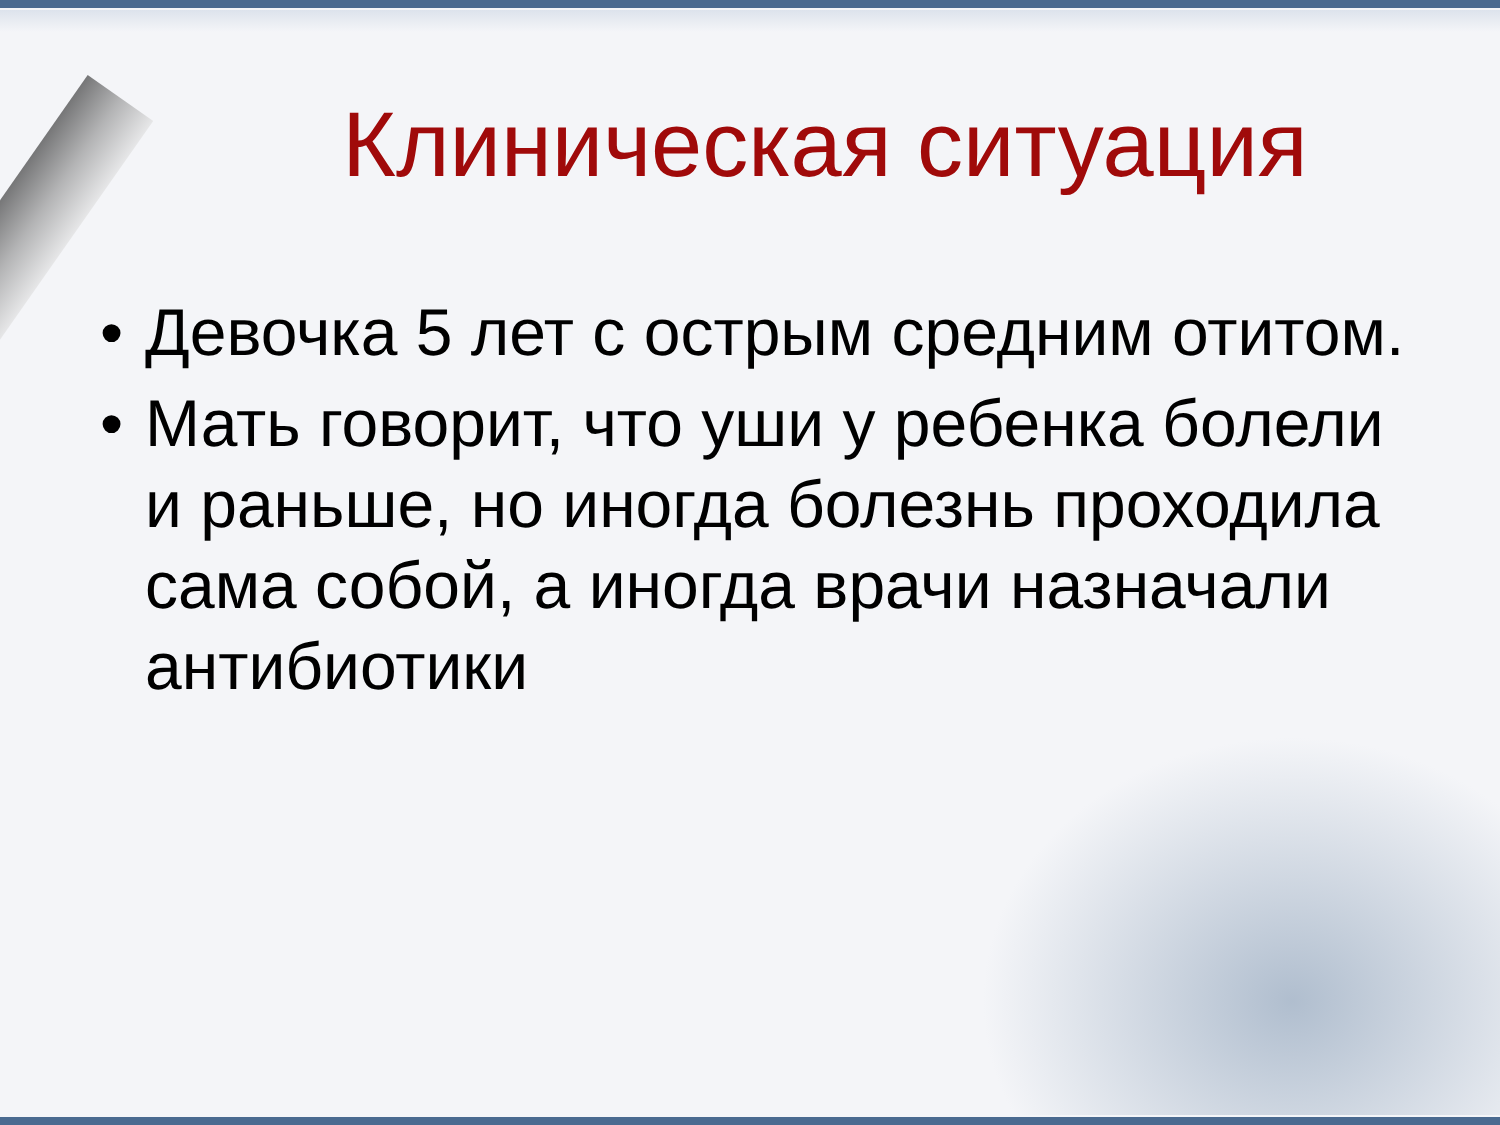Клиническая ситуация
• Девочка 5 лет с острым средним отитом.
• Мать говорит, что уши у ребенка болели и раньше, но иногда болезнь проходила сама собой, а иногда врачи назначали антибиотики